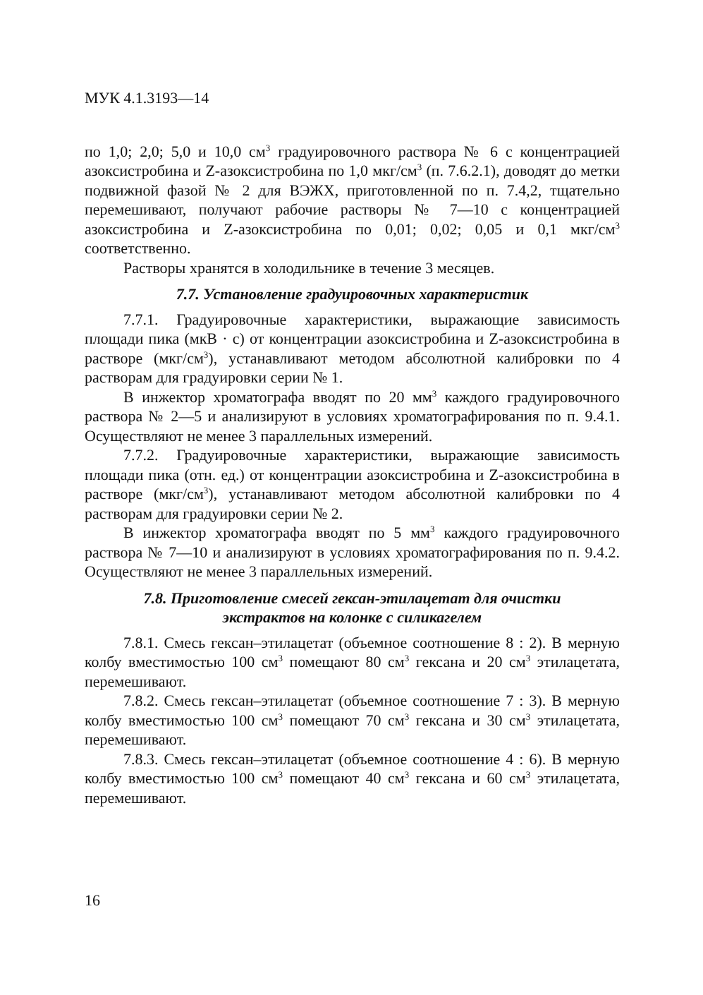МУК 4.1.3193—14
по 1,0; 2,0; 5,0 и 10,0 см<sup>3</sup> градуировочного раствора № 6 с концентрацией азоксистробина и Z-азоксистробина по 1,0 мкг/см<sup>3</sup> (п. 7.6.2.1), доводят до метки подвижной фазой № 2 для ВЭЖХ, приготовленной по п. 7.4,2, тщательно перемешивают, получают рабочие растворы № 7—10 с концентрацией азоксистробина и Z-азоксистробина по 0,01; 0,02; 0,05 и 0,1 мкг/см<sup>3</sup> соответственно.
Растворы хранятся в холодильнике в течение 3 месяцев.
7.7. Установление градуировочных характеристик
7.7.1. Градуировочные характеристики, выражающие зависимость площади пика (мкВ · с) от концентрации азоксистробина и Z-азоксистробина в растворе (мкг/см<sup>3</sup>), устанавливают методом абсолютной калибровки по 4 растворам для градуировки серии № 1.
В инжектор хроматографа вводят по 20 мм<sup>3</sup> каждого градуировочного раствора № 2—5 и анализируют в условиях хроматографирования по п. 9.4.1. Осуществляют не менее 3 параллельных измерений.
7.7.2. Градуировочные характеристики, выражающие зависимость площади пика (отн. ед.) от концентрации азоксистробина и Z-азоксистробина в растворе (мкг/см<sup>3</sup>), устанавливают методом абсолютной калибровки по 4 растворам для градуировки серии № 2.
В инжектор хроматографа вводят по 5 мм<sup>3</sup> каждого градуировочного раствора № 7—10 и анализируют в условиях хроматографирования по п. 9.4.2. Осуществляют не менее 3 параллельных измерений.
7.8. Приготовление смесей гексан-этилацетат для очистки
экстрактов на колонке с силикагелем
7.8.1. Смесь гексан–этилацетат (объемное соотношение 8 : 2). В мерную колбу вместимостью 100 см<sup>3</sup> помещают 80 см<sup>3</sup> гексана и 20 см<sup>3</sup> этилацетата, перемешивают.
7.8.2. Смесь гексан–этилацетат (объемное соотношение 7 : 3). В мерную колбу вместимостью 100 см<sup>3</sup> помещают 70 см<sup>3</sup> гексана и 30 см<sup>3</sup> этилацетата, перемешивают.
7.8.3. Смесь гексан–этилацетат (объемное соотношение 4 : 6). В мерную колбу вместимостью 100 см<sup>3</sup> помещают 40 см<sup>3</sup> гексана и 60 см<sup>3</sup> этилацетата, перемешивают.
16